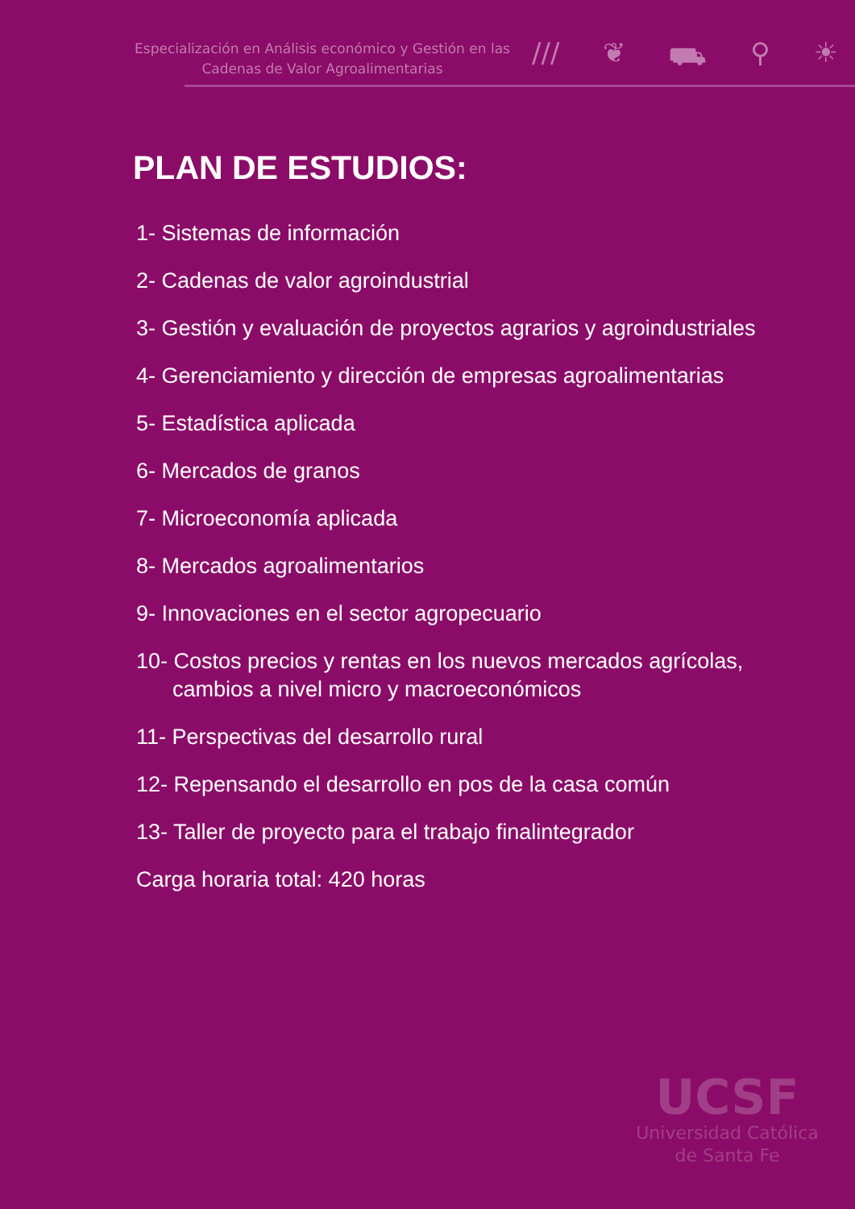Especialización en Análisis económico y Gestión en las
Cadenas de Valor Agroalimentarias
/// ❦ ⛟ ⚲ ☀
PLAN DE ESTUDIOS:
1- Sistemas de información
2- Cadenas de valor agroindustrial
3- Gestión y evaluación de proyectos agrarios y agroindustriales
4- Gerenciamiento y dirección de empresas agroalimentarias
5- Estadística aplicada
6- Mercados de granos
7- Microeconomía aplicada
8- Mercados agroalimentarios
9- Innovaciones en el sector agropecuario
10- Costos precios y rentas en los nuevos mercados agrícolas, cambios a nivel micro y macroeconómicos
11- Perspectivas del desarrollo rural
12- Repensando el desarrollo en pos de la casa común
13- Taller de proyecto para el trabajo finalintegrador
Carga horaria total: 420 horas
UCSF
Universidad Católica
de Santa Fe